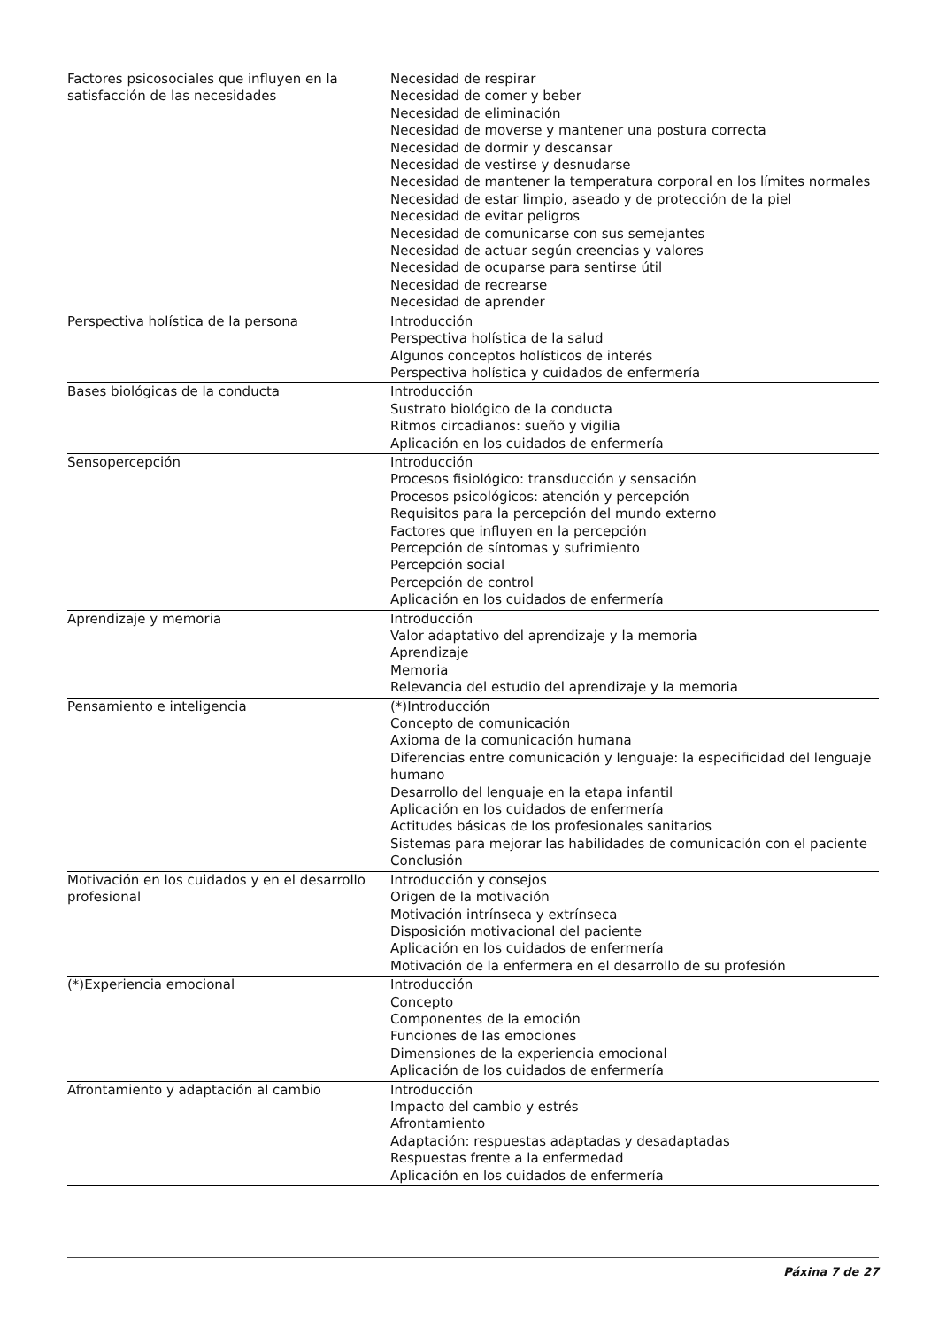| Factores psicosociales que influyen en la satisfacción de las necesidades | Necesidad de respirar Necesidad de comer y beber Necesidad de eliminación Necesidad de moverse y mantener una postura correcta Necesidad de dormir y descansar Necesidad de vestirse y desnudarse Necesidad de mantener la temperatura corporal en los límites normales Necesidad de estar limpio, aseado y de protección de la piel Necesidad de evitar peligros Necesidad de comunicarse con sus semejantes Necesidad de actuar según creencias y valores Necesidad de ocuparse para sentirse útil Necesidad de recrearse Necesidad de aprender |
| Perspectiva holística de la persona | Introducción Perspectiva holística de la salud Algunos conceptos holísticos de interés Perspectiva holística y cuidados de enfermería |
| Bases biológicas de la conducta | Introducción Sustrato biológico de la conducta Ritmos circadianos: sueño y vigilia Aplicación en los cuidados de enfermería |
| Sensopercepción | Introducción Procesos fisiológico: transducción y sensación Procesos psicológicos: atención y percepción Requisitos para la percepción del mundo externo Factores que influyen en la percepción Percepción de síntomas y sufrimiento Percepción social Percepción de control Aplicación en los cuidados de enfermería |
| Aprendizaje y memoria | Introducción Valor adaptativo del aprendizaje y la memoria Aprendizaje Memoria Relevancia del estudio del aprendizaje y la memoria |
| Pensamiento e inteligencia | (*)Introducción Concepto de comunicación Axioma de la comunicación humana Diferencias entre comunicación y lenguaje: la especificidad del lenguaje humano Desarrollo del lenguaje en la etapa infantil Aplicación en los cuidados de enfermería Actitudes básicas de los profesionales sanitarios Sistemas para mejorar las habilidades de comunicación con el paciente Conclusión |
| Motivación en los cuidados y en el desarrollo profesional | Introducción y consejos Origen de la motivación Motivación intrínseca y extrínseca Disposición motivacional del paciente Aplicación en los cuidados de enfermería Motivación de la enfermera en el desarrollo de su profesión |
| (*)Experiencia emocional | Introducción Concepto Componentes de la emoción Funciones de las emociones Dimensiones de la experiencia emocional Aplicación de los cuidados de enfermería |
| Afrontamiento y adaptación al cambio | Introducción Impacto del cambio y estrés Afrontamiento Adaptación: respuestas adaptadas y desadaptadas Respuestas frente a la enfermedad Aplicación en los cuidados de enfermería |
Páxina 7 de 27